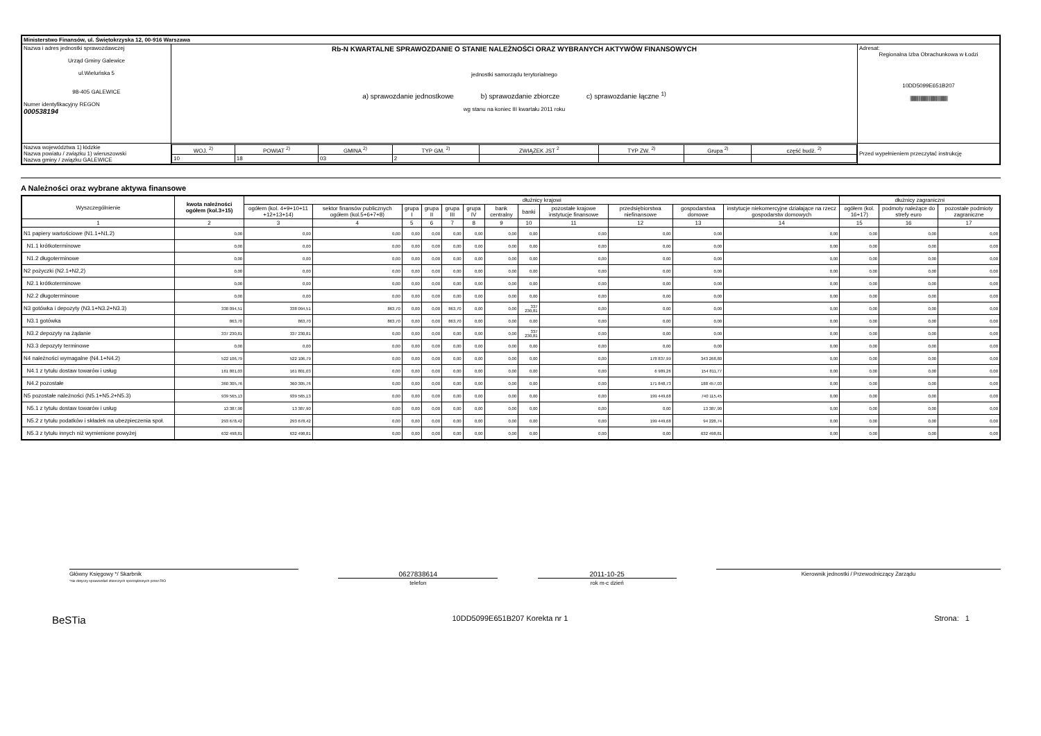| Ministerstwo Finansów, ul. Świętokrzyska 12, 00-916 Warszawa | | | |
| Nazwa i adres jednostki sprawozdawczej Urząd Gminy Galewice ul.Wieluńska 5 98-405 GALEWICE Numer identyfikacyjny REGON 000538194 | Rb-N KWARTALNE SPRAWOZDANIE O STANIE NALEŻNOŚCI ORAZ WYBRANYCH AKTYWÓW FINANSOWYCH jednostki samorządu terytorialnego a) sprawozdanie jednostkowe b) sprawozdanie zbiorcze c) sprawozdanie łączne <sup>1)</sup> wg stanu na koniec III kwartału 2011 roku | | Adresat: Regionalna Izba Obrachunkowa w Łodzi 10DD5099E651B207 ////////////////////////////////////////////////// |
| Nazwa województwa 1) łódzkie Nazwa powiatu / związku 1) wieruszowski Nazwa gminy / związku GALEWICE | | / WOJ. <sup>2)</sup> / POWIAT <sup>2)</sup> / GMINA <sup>2)</sup> / TYP GM. <sup>2)</sup> / ZWIĄZEK JST <sup>2</sup> / TYP ZW. <sup>2)</sup> / Grupa <sup>2)</sup> / część budż. <sup>2)</sup> / / --- / --- / --- / --- / --- / --- / --- / --- / / 10 / 18 / 03 / 2 / / / / / | Przed wypełnieniem przeczytać instrukcję |
A Należności oraz wybrane aktywa finansowe
| Wyszczególnienie | kwota należności ogółem (kol.3+15) | dłużnicy krajowi | | | | | | | | | | | | dłużnicy zagraniczni | | |
| --- | --- | --- | --- | --- | --- | --- | --- | --- | --- | --- | --- | --- | --- | --- | --- | --- |
| | | ogółem (kol. 4+9+10+11 +12+13+14) | sektor finansów publicznych ogółem (kol.5+6+7+8) | grupa I | grupa II | grupa III | grupa IV | bank centralny | banki | pozostałe krajowe instytucje finansowe | przedsiębiorstwa niefinansowe | gospodarstwa domowe | instytucje niekomercyjne działające na rzecz gospodarstw domowych | ogółem (kol. 16+17) | podmoty należące do strefy euro | pozostałe podmioty zagraniczne |
| 1 | 2 | 3 | 4 | 5 | 6 | 7 | 8 | 9 | 10 | 11 | 12 | 13 | 14 | 15 | 16 | 17 |
| N1 papiery wartościowe (N1.1+N1.2) | 0,00 | 0,00 | 0,00 | 0,00 | 0,00 | 0,00 | 0,00 | 0,00 | 0,00 | 0,00 | 0,00 | 0,00 | 0,00 | 0,00 | 0,00 | 0,00 |
| N1.1 krótkoterminowe | 0,00 | 0,00 | 0,00 | 0,00 | 0,00 | 0,00 | 0,00 | 0,00 | 0,00 | 0,00 | 0,00 | 0,00 | 0,00 | 0,00 | 0,00 | 0,00 |
| N1.2 długoterminowe | 0,00 | 0,00 | 0,00 | 0,00 | 0,00 | 0,00 | 0,00 | 0,00 | 0,00 | 0,00 | 0,00 | 0,00 | 0,00 | 0,00 | 0,00 | 0,00 |
| N2 pożyczki (N2.1+N2,2) | 0,00 | 0,00 | 0,00 | 0,00 | 0,00 | 0,00 | 0,00 | 0,00 | 0,00 | 0,00 | 0,00 | 0,00 | 0,00 | 0,00 | 0,00 | 0,00 |
| N2.1 krótkoterminowe | 0,00 | 0,00 | 0,00 | 0,00 | 0,00 | 0,00 | 0,00 | 0,00 | 0,00 | 0,00 | 0,00 | 0,00 | 0,00 | 0,00 | 0,00 | 0,00 |
| N2.2 długoterminowe | 0,00 | 0,00 | 0,00 | 0,00 | 0,00 | 0,00 | 0,00 | 0,00 | 0,00 | 0,00 | 0,00 | 0,00 | 0,00 | 0,00 | 0,00 | 0,00 |
| N3 gotówka i depozyty (N3.1+N3.2+N3.3) | 338 094,51 | 338 094,51 | 863,70 | 0,00 | 0,00 | 863,70 | 0,00 | 0,00 | 337 230,81 | 0,00 | 0,00 | 0,00 | 0,00 | 0,00 | 0,00 | 0,00 |
| N3.1 gotówka | 863,70 | 863,70 | 863,70 | 0,00 | 0,00 | 863,70 | 0,00 | 0,00 | 0,00 | 0,00 | 0,00 | 0,00 | 0,00 | 0,00 | 0,00 | 0,00 |
| N3.2 depozyty na żądanie | 337 230,81 | 337 230,81 | 0,00 | 0,00 | 0,00 | 0,00 | 0,00 | 0,00 | 337 230,81 | 0,00 | 0,00 | 0,00 | 0,00 | 0,00 | 0,00 | 0,00 |
| N3.3 depozyty terminowe | 0,00 | 0,00 | 0,00 | 0,00 | 0,00 | 0,00 | 0,00 | 0,00 | 0,00 | 0,00 | 0,00 | 0,00 | 0,00 | 0,00 | 0,00 | 0,00 |
| N4 należności wymagalne (N4.1+N4.2) | 522 106,79 | 522 106,79 | 0,00 | 0,00 | 0,00 | 0,00 | 0,00 | 0,00 | 0,00 | 0,00 | 178 837,99 | 343 268,80 | 0,00 | 0,00 | 0,00 | 0,00 |
| N4.1 z tytułu dostaw towarów i usług | 161 801,03 | 161 801,03 | 0,00 | 0,00 | 0,00 | 0,00 | 0,00 | 0,00 | 0,00 | 0,00 | 6 989,26 | 154 811,77 | 0,00 | 0,00 | 0,00 | 0,00 |
| N4.2 pozostałe | 360 305,76 | 360 305,76 | 0,00 | 0,00 | 0,00 | 0,00 | 0,00 | 0,00 | 0,00 | 0,00 | 171 848,73 | 188 457,03 | 0,00 | 0,00 | 0,00 | 0,00 |
| N5 pozostałe należności (N5.1+N5.2+N5.3) | 939 565,13 | 939 565,13 | 0,00 | 0,00 | 0,00 | 0,00 | 0,00 | 0,00 | 0,00 | 0,00 | 199 449,68 | 740 115,45 | 0,00 | 0,00 | 0,00 | 0,00 |
| N5.1 z tytułu dostaw towarów i usług | 13 387,90 | 13 387,90 | 0,00 | 0,00 | 0,00 | 0,00 | 0,00 | 0,00 | 0,00 | 0,00 | 0,00 | 13 387,90 | 0,00 | 0,00 | 0,00 | 0,00 |
| N5.2 z tytułu podatków i składek na ubezpieczenia społ. | 293 678,42 | 293 678,42 | 0,00 | 0,00 | 0,00 | 0,00 | 0,00 | 0,00 | 0,00 | 0,00 | 199 449,68 | 94 228,74 | 0,00 | 0,00 | 0,00 | 0,00 |
| N5.3 z tytułu innych niż wymienione powyżej | 632 498,81 | 632 498,81 | 0,00 | 0,00 | 0,00 | 0,00 | 0,00 | 0,00 | 0,00 | 0,00 | 0,00 | 632 498,81 | 0,00 | 0,00 | 0,00 | 0,00 |
Główny Księgowy */ Skarbnik
*nie dotyczy sprawozdań zbiorczych sporządzonych przez RIO
0627838614
telefon
2011-10-25
rok m-c dzień
Kierownik jednostki / Przewodniczący Zarządu
BeSTia 10DD5099E651B207 Korekta nr 1 Strona: 1